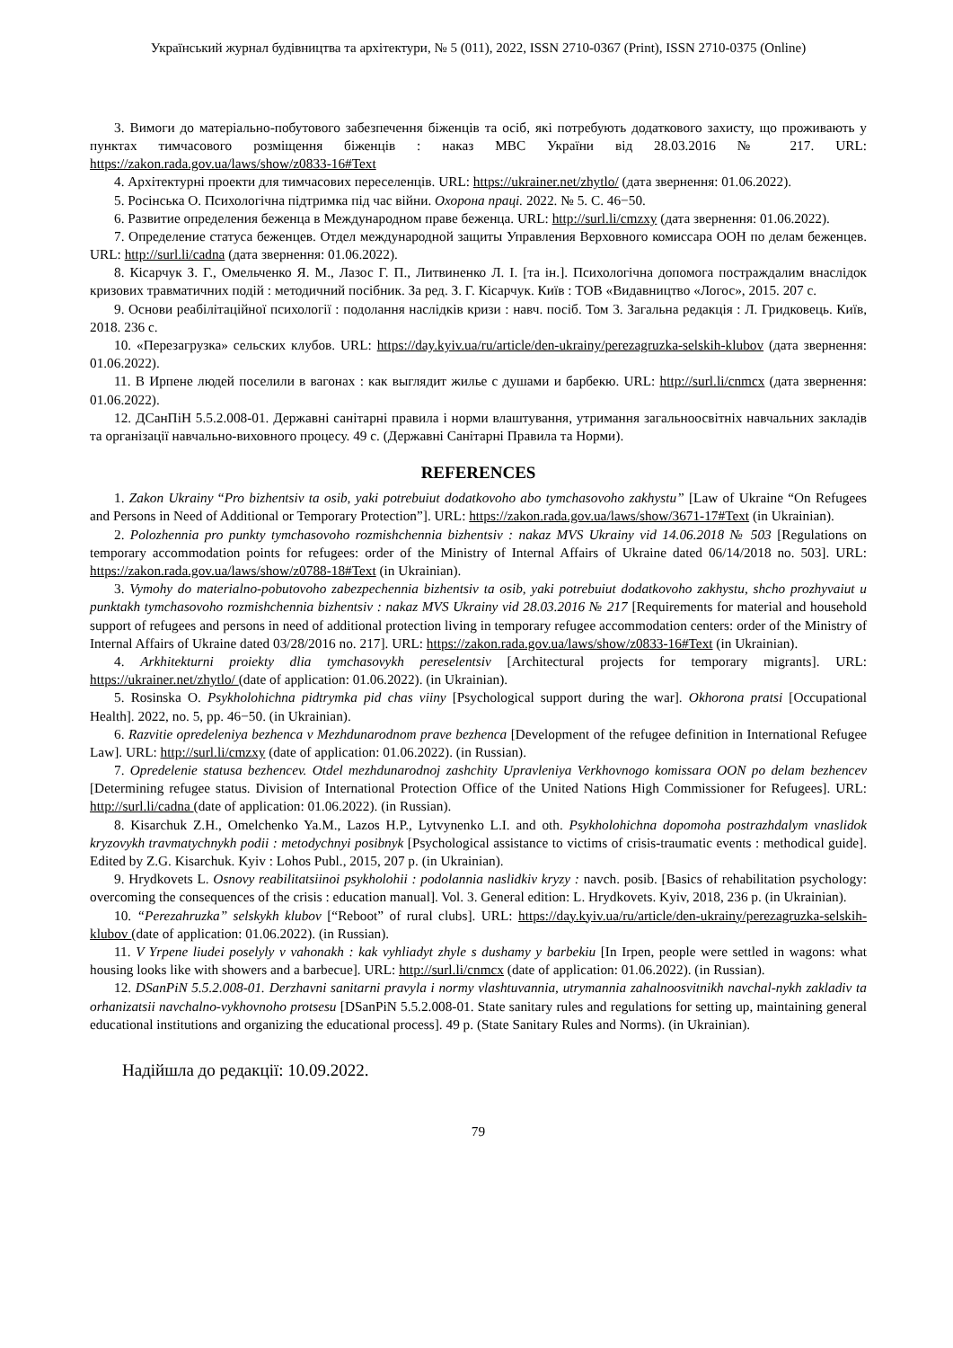Український журнал будівництва та архітектури, № 5 (011), 2022, ISSN 2710-0367 (Print), ISSN 2710-0375 (Online)
3. Вимоги до матеріально-побутового забезпечення біженців та осіб, які потребують додаткового захисту, що проживають у пунктах тимчасового розміщення біженців : наказ МВС України від 28.03.2016 № 217. URL: https://zakon.rada.gov.ua/laws/show/z0833-16#Text
4. Архітектурні проекти для тимчасових переселенців. URL: https://ukrainer.net/zhytlo/ (дата звернення: 01.06.2022).
5. Росінська О. Психологічна підтримка під час війни. Охорона праці. 2022. № 5. С. 46−50.
6. Развитие определения беженца в Международном праве беженца. URL: http://surl.li/cmzxy (дата звернення: 01.06.2022).
7. Определение статуса беженцев. Отдел международной защиты Управления Верховного комиссара ООН по делам беженцев. URL: http://surl.li/cadna (дата звернення: 01.06.2022).
8. Кісарчук З. Г., Омельченко Я. М., Лазос Г. П., Литвиненко Л. І. [та ін.]. Психологічна допомога постраждалим внаслідок кризових травматичних подій : методичний посібник. За ред. З. Г. Кісарчук. Київ : ТОВ «Видавництво «Логос», 2015. 207 с.
9. Основи реабілітаційної психології : подолання наслідків кризи : навч. посіб. Том 3. Загальна редакція : Л. Гридковець. Київ, 2018. 236 с.
10. «Перезагрузка» сельских клубов. URL: https://day.kyiv.ua/ru/article/den-ukrainy/perezagruzka-selskih-klubov (дата звернення: 01.06.2022).
11. В Ирпене людей поселили в вагонах : как выглядит жилье с душами и барбекю. URL: http://surl.li/cnmcx (дата звернення: 01.06.2022).
12. ДСанПіН 5.5.2.008-01. Державні санітарні правила і норми влаштування, утримання загальноосвітніх навчальних закладів та організації навчально-виховного процесу. 49 с. (Державні Санітарні Правила та Норми).
REFERENCES
1. Zakon Ukrainy “Pro bizhentsiv ta osib, yaki potrebuiut dodatkovoho abo tymchasovoho zakhystu” [Law of Ukraine “On Refugees and Persons in Need of Additional or Temporary Protection”]. URL: https://zakon.rada.gov.ua/laws/show/3671-17#Text (in Ukrainian).
2. Polozhennia pro punkty tymchasovoho rozmishchennia bizhentsiv : nakaz MVS Ukrainy vid 14.06.2018 № 503 [Regulations on temporary accommodation points for refugees: order of the Ministry of Internal Affairs of Ukraine dated 06/14/2018 no. 503]. URL: https://zakon.rada.gov.ua/laws/show/z0788-18#Text (in Ukrainian).
3. Vymohy do materialno-pobutovoho zabezpechennia bizhentsiv ta osib, yaki potrebuiut dodatkovoho zakhystu, shcho prozhyvaiut u punktakh tymchasovoho rozmishchennia bizhentsiv : nakaz MVS Ukrainy vid 28.03.2016 № 217 [Requirements for material and household support of refugees and persons in need of additional protection living in temporary refugee accommodation centers: order of the Ministry of Internal Affairs of Ukraine dated 03/28/2016 no. 217]. URL: https://zakon.rada.gov.ua/laws/show/z0833-16#Text (in Ukrainian).
4. Arkhitekturni proiekty dlia tymchasovykh pereselentsiv [Architectural projects for temporary migrants]. URL: https://ukrainer.net/zhytlo/ (date of application: 01.06.2022). (in Ukrainian).
5. Rosinska O. Psykholohichna pidtrymka pid chas viiny [Psychological support during the war]. Okhorona pratsi [Occupational Health]. 2022, no. 5, pp. 46−50. (in Ukrainian).
6. Razvitie opredeleniya bezhenca v Mezhdunarodnom prave bezhenca [Development of the refugee definition in International Refugee Law]. URL: http://surl.li/cmzxy (date of application: 01.06.2022). (in Russian).
7. Opredelenie statusa bezhencev. Otdel mezhdunarodnoj zashchity Upravleniya Verkhovnogo komissara OON po delam bezhencev [Determining refugee status. Division of International Protection Office of the United Nations High Commissioner for Refugees]. URL: http://surl.li/cadna (date of application: 01.06.2022). (in Russian).
8. Kisarchuk Z.H., Omelchenko Ya.M., Lazos H.P., Lytvynenko L.I. and oth. Psykholohichna dopomoha postrazhdalym vnaslidok kryzovykh travmatychnykh podii : metodychnyi posibnyk [Psychological assistance to victims of crisis-traumatic events : methodical guide]. Edited by Z.G. Kisarchuk. Kyiv : Lohos Publ., 2015, 207 p. (in Ukrainian).
9. Hrydkovets L. Osnovy reabilitatsiinoi psykholohii : podolannia naslidkiv kryzy : navch. posib. [Basics of rehabilitation psychology: overcoming the consequences of the crisis : education manual]. Vol. 3. General edition: L. Hrydkovets. Kyiv, 2018, 236 p. (in Ukrainian).
10. “Perezahruzka” selskykh klubov [“Reboot” of rural clubs]. URL: https://day.kyiv.ua/ru/article/den-ukrainy/perezagruzka-selskih-klubov (date of application: 01.06.2022). (in Russian).
11. V Yrpene liudei poselyly v vahonakh : kak vyhliadyt zhyle s dushamy y barbekiu [In Irpen, people were settled in wagons: what housing looks like with showers and a barbecue]. URL: http://surl.li/cnmcx (date of application: 01.06.2022). (in Russian).
12. DSanPiN 5.5.2.008-01. Derzhavni sanitarni pravyla i normy vlashtuvannia, utrymannia zahalnoosvitnikh navchal-nykh zakladiv ta orhanizatsii navchalno-vykhovnoho protsesu [DSanPiN 5.5.2.008-01. State sanitary rules and regulations for setting up, maintaining general educational institutions and organizing the educational process]. 49 p. (State Sanitary Rules and Norms). (in Ukrainian).
Надійшла до редакції: 10.09.2022.
79